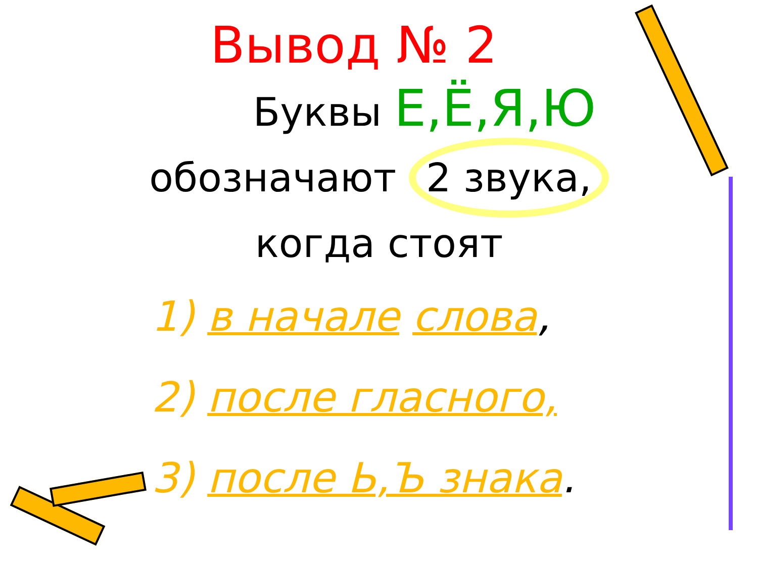Вывод № 2
Буквы Е,Ё,Я,Ю
обозначают 2 звука,
когда стоят
1) в начале слова,
2) после гласного,
3) после Ь,Ъ знака.